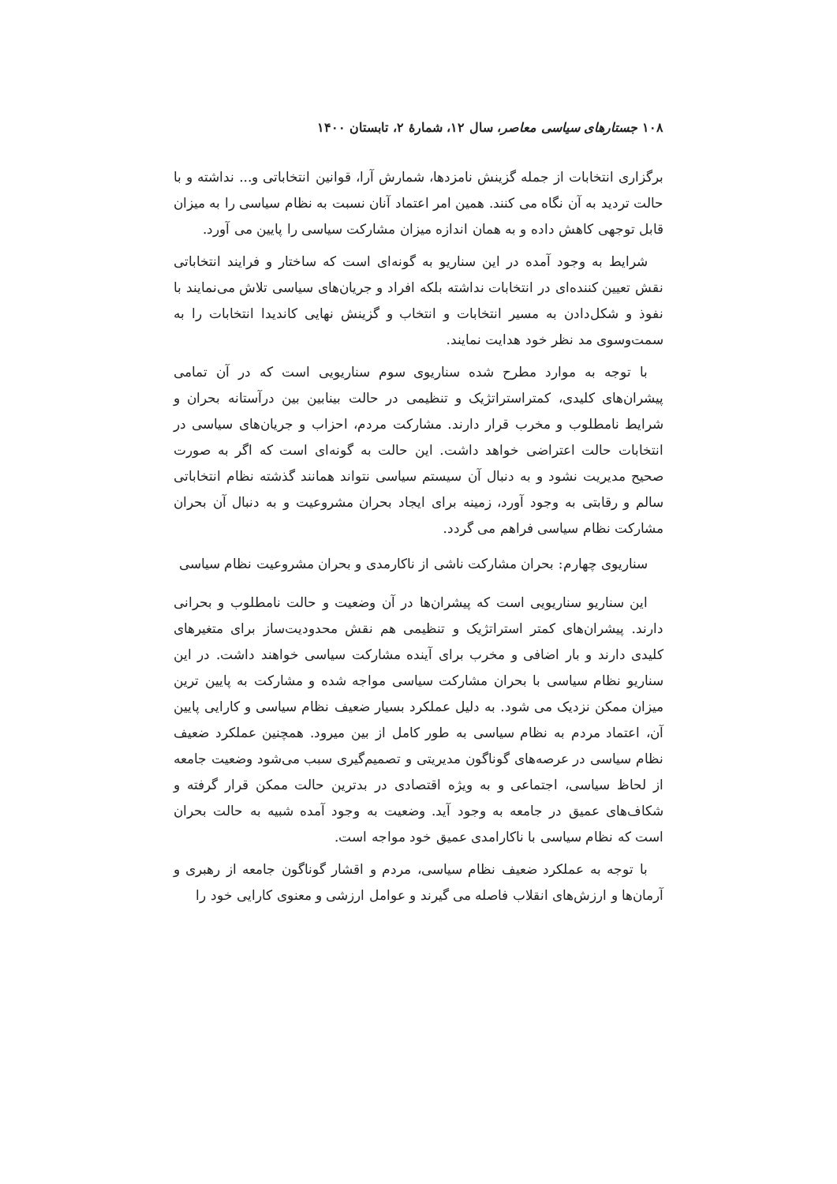۱۰۸ جستارهای سیاسی معاصر، سال ۱۲، شمارهٔ ۲، تابستان ۱۴۰۰
برگزاری انتخابات از جمله گزینش نامزدها، شمارش آرا، قوانین انتخاباتی و... نداشته و با حالت تردید به آن نگاه می کنند. همین امر اعتماد آنان نسبت به نظام سیاسی را به میزان قابل توجهی کاهش داده و به همان اندازه میزان مشارکت سیاسی را پایین می آورد.
شرایط به وجود آمده در این سناریو به گونه‌ای است که ساختار و فرایند انتخاباتی نقش تعیین کننده‌ای در انتخابات نداشته بلکه افراد و جریان‌های سیاسی تلاش می‌نمایند با نفوذ و شکل‌دادن به مسیر انتخابات و انتخاب و گزینش نهایی کاندیدا انتخابات را به سمت‌وسوی مد نظر خود هدایت نمایند.
با توجه به موارد مطرح شده سناریوی سوم سناریویی است که در آن تمامی پیشران‌های کلیدی، کمتراستراتژیک و تنظیمی در حالت بینابین بین درآستانه بحران و شرایط نامطلوب و مخرب قرار دارند. مشارکت مردم، احزاب و جریان‌های سیاسی در انتخابات حالت اعتراضی خواهد داشت. این حالت به گونه‌ای است که اگر به صورت صحیح مدیریت نشود و به دنبال آن سیستم سیاسی نتواند همانند گذشته نظام انتخاباتی سالم و رقابتی به وجود آورد، زمینه برای ایجاد بحران مشروعیت و به دنبال آن بحران مشارکت نظام سیاسی فراهم می گردد.
سناریوی چهارم: بحران مشارکت ناشی از ناکارمدی و بحران مشروعیت نظام سیاسی
این سناریو سناریویی است که پیشران‌ها در آن وضعیت و حالت نامطلوب و بحرانی دارند. پیشران‌های کمتر استراتژیک و تنظیمی هم نقش محدودیت‌ساز برای متغیرهای کلیدی دارند و بار اضافی و مخرب برای آینده مشارکت سیاسی خواهند داشت. در این سناریو نظام سیاسی با بحران مشارکت سیاسی مواجه شده و مشارکت به پایین ترین میزان ممکن نزدیک می شود. به دلیل عملکرد بسیار ضعیف نظام سیاسی و کارایی پایین آن، اعتماد مردم به نظام سیاسی به طور کامل از بین میرود. همچنین عملکرد ضعیف نظام سیاسی در عرصه‌های گوناگون مدیریتی و تصمیم‌گیری سبب می‌شود وضعیت جامعه از لحاظ سیاسی، اجتماعی و به ویژه اقتصادی در بدترین حالت ممکن قرار گرفته و شکاف‌های عمیق در جامعه به وجود آید. وضعیت به وجود آمده شبیه به حالت بحران است که نظام سیاسی با ناکارامدی عمیق خود مواجه است.
با توجه به عملکرد ضعیف نظام سیاسی، مردم و اقشار گوناگون جامعه از رهبری و آرمان‌ها و ارزش‌های انقلاب فاصله می گیرند و عوامل ارزشی و معنوی کارایی خود را